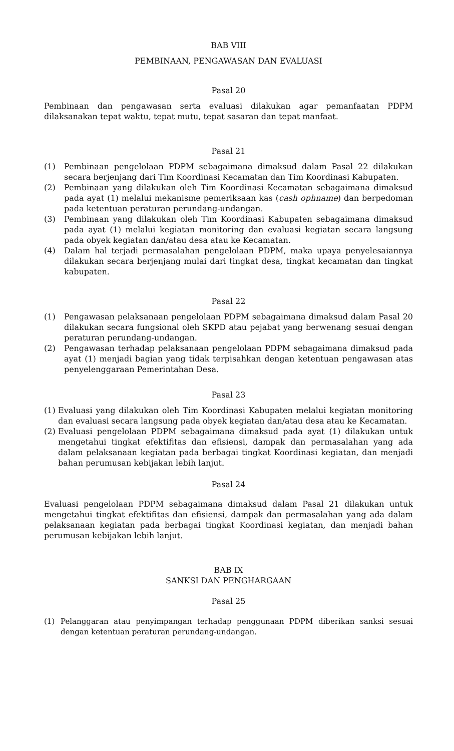BAB VIII
PEMBINAAN, PENGAWASAN DAN EVALUASI
Pasal 20
Pembinaan dan pengawasan serta evaluasi dilakukan agar pemanfaatan PDPM dilaksanakan tepat waktu, tepat mutu, tepat sasaran dan tepat manfaat.
Pasal 21
(1) Pembinaan pengelolaan PDPM sebagaimana dimaksud dalam Pasal 22 dilakukan secara berjenjang dari Tim Koordinasi Kecamatan dan Tim Koordinasi Kabupaten.
(2) Pembinaan yang dilakukan oleh Tim Koordinasi Kecamatan sebagaimana dimaksud pada ayat (1) melalui mekanisme pemeriksaan kas (cash ophname) dan berpedoman pada ketentuan peraturan perundang-undangan.
(3) Pembinaan yang dilakukan oleh Tim Koordinasi Kabupaten sebagaimana dimaksud pada ayat (1) melalui kegiatan monitoring dan evaluasi kegiatan secara langsung pada obyek kegiatan dan/atau desa atau ke Kecamatan.
(4) Dalam hal terjadi permasalahan pengelolaan PDPM, maka upaya penyelesaiannya dilakukan secara berjenjang mulai dari tingkat desa, tingkat kecamatan dan tingkat kabupaten.
Pasal 22
(1) Pengawasan pelaksanaan pengelolaan PDPM sebagaimana dimaksud dalam Pasal 20 dilakukan secara fungsional oleh SKPD atau pejabat yang berwenang sesuai dengan peraturan perundang-undangan.
(2) Pengawasan terhadap pelaksanaan pengelolaan PDPM sebagaimana dimaksud pada ayat (1) menjadi bagian yang tidak terpisahkan dengan ketentuan pengawasan atas penyelenggaraan Pemerintahan Desa.
Pasal 23
(1) Evaluasi yang dilakukan oleh Tim Koordinasi Kabupaten melalui kegiatan monitoring dan evaluasi secara langsung pada obyek kegiatan dan/atau desa atau ke Kecamatan.
(2) Evaluasi pengelolaan PDPM sebagaimana dimaksud pada ayat (1) dilakukan untuk mengetahui tingkat efektifitas dan efisiensi, dampak dan permasalahan yang ada dalam pelaksanaan kegiatan pada berbagai tingkat Koordinasi kegiatan, dan menjadi bahan perumusan kebijakan lebih lanjut.
Pasal 24
Evaluasi pengelolaan PDPM sebagaimana dimaksud dalam Pasal 21 dilakukan untuk mengetahui tingkat efektifitas dan efisiensi, dampak dan permasalahan yang ada dalam pelaksanaan kegiatan pada berbagai tingkat Koordinasi kegiatan, dan menjadi bahan perumusan kebijakan lebih lanjut.
BAB IX
SANKSI DAN PENGHARGAAN
Pasal 25
(1) Pelanggaran atau penyimpangan terhadap penggunaan PDPM diberikan sanksi sesuai dengan ketentuan peraturan perundang-undangan.